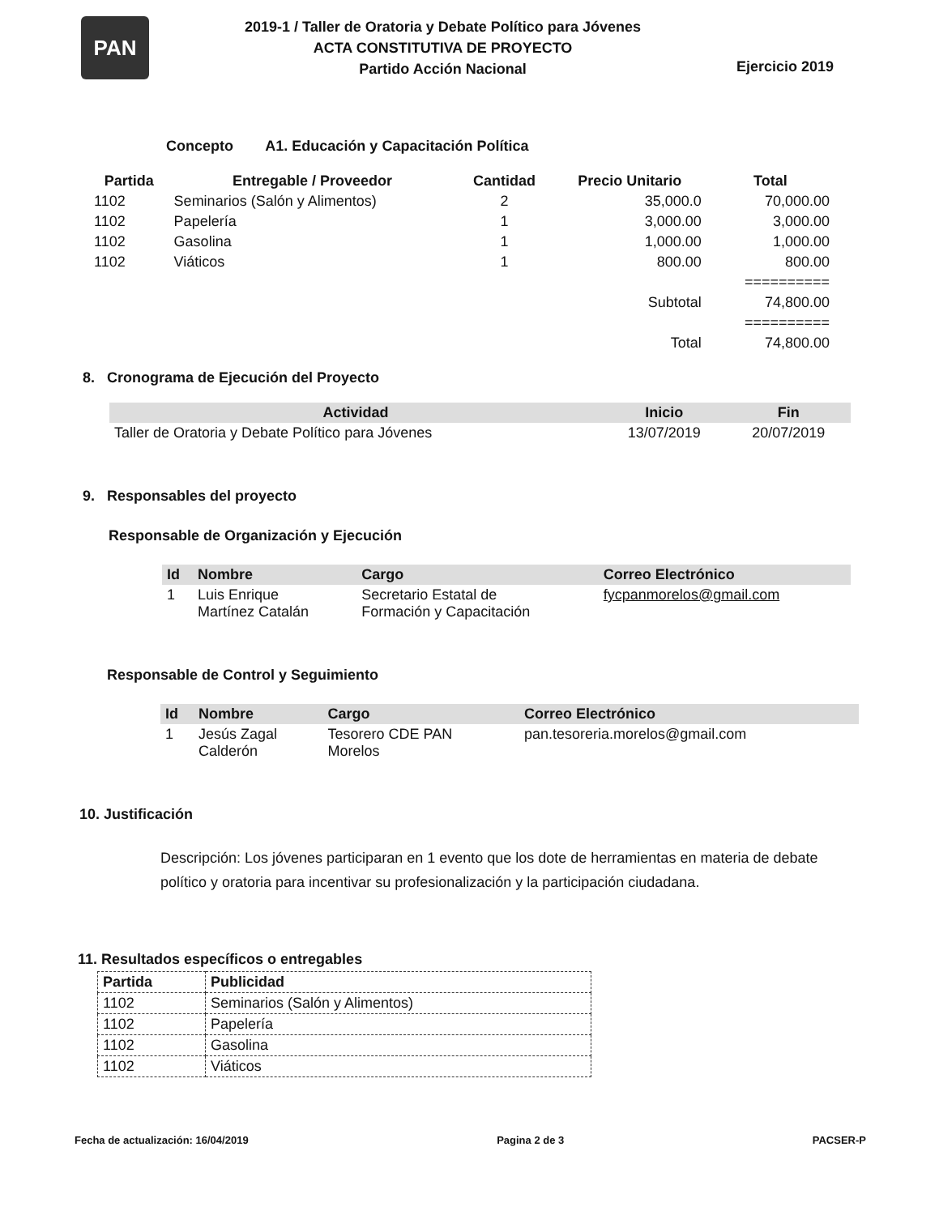PAN
2019-1 / Taller de Oratoria y Debate Político para Jóvenes
ACTA CONSTITUTIVA DE PROYECTO
Partido Acción Nacional
Ejercicio 2019
Concepto A1. Educación y Capacitación Política
| Partida | Entregable / Proveedor | Cantidad | Precio Unitario | Total |
| --- | --- | --- | --- | --- |
| 1102 | Seminarios (Salón y Alimentos) | 2 | 35,000.0 | 70,000.00 |
| 1102 | Papelería | 1 | 3,000.00 | 3,000.00 |
| 1102 | Gasolina | 1 | 1,000.00 | 1,000.00 |
| 1102 | Viáticos | 1 | 800.00 | 800.00 |
| | | | | ========== |
| | | | Subtotal | 74,800.00 |
| | | | | ========== |
| | | | Total | 74,800.00 |
8. Cronograma de Ejecución del Proyecto
| Actividad | Inicio | Fin |
| --- | --- | --- |
| Taller de Oratoria y Debate Político para Jóvenes | 13/07/2019 | 20/07/2019 |
9. Responsables del proyecto
Responsable de Organización y Ejecución
| Id | Nombre | Cargo | Correo Electrónico |
| --- | --- | --- | --- |
| 1 | Luis Enrique Martínez Catalán | Secretario Estatal de Formación y Capacitación | fycpanmorelos@gmail.com |
Responsable de Control y Seguimiento
| Id | Nombre | Cargo | Correo Electrónico |
| --- | --- | --- | --- |
| 1 | Jesús Zagal Calderón | Tesorero CDE PAN Morelos | pan.tesoreria.morelos@gmail.com |
10. Justificación
Descripción: Los jóvenes participaran en 1 evento que los dote de herramientas en materia de debate político y oratoria para incentivar su profesionalización y la participación ciudadana.
11. Resultados específicos o entregables
| Partida | Publicidad |
| 1102 | Seminarios (Salón y Alimentos) |
| 1102 | Papelería |
| 1102 | Gasolina |
| 1102 | Viáticos |
Fecha de actualización: 16/04/2019 Pagina 2 de 3 PACSER-P